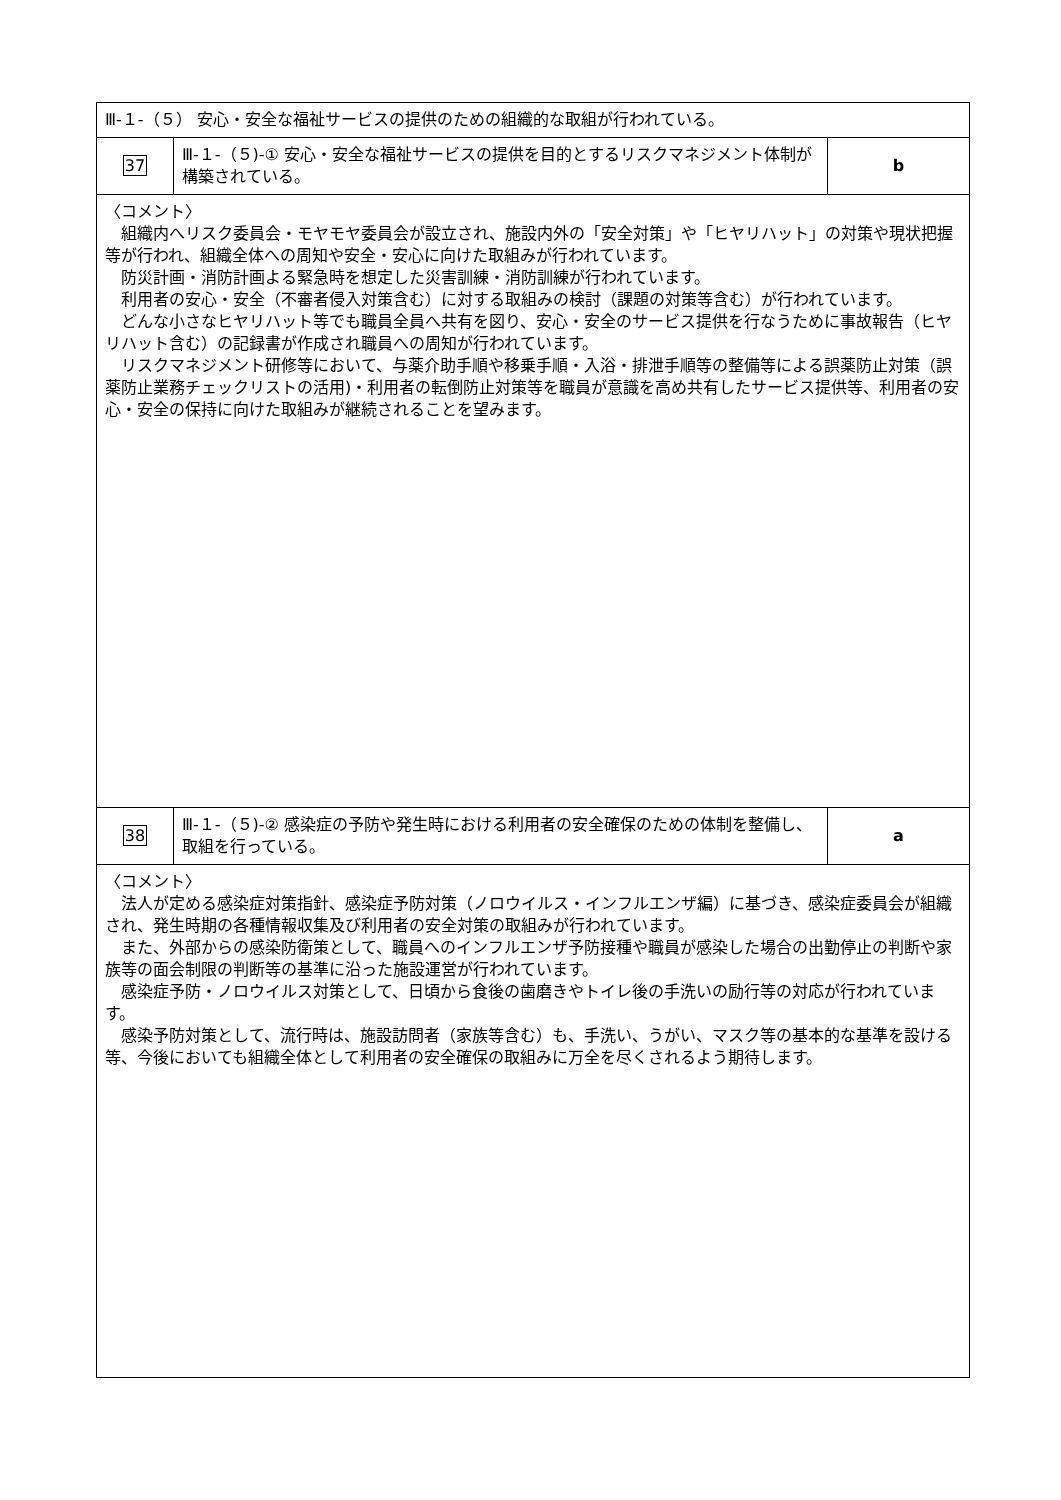| Ⅲ-１-（５） 安心・安全な福祉サービスの提供のための組織的な取組が行われている。 | | |
| 37 | Ⅲ-１-（５)-① 安心・安全な福祉サービスの提供を目的とするリスクマネジメント体制が構築されている。 | b |
| 〈コメント〉 組織内へリスク委員会・モヤモヤ委員会が設立され、施設内外の「安全対策」や「ヒヤリハット」の対策や現状把握等が行われ、組織全体への周知や安全・安心に向けた取組みが行われています。 防災計画・消防計画よる緊急時を想定した災害訓練・消防訓練が行われています。 利用者の安心・安全（不審者侵入対策含む）に対する取組みの検討（課題の対策等含む）が行われています。 どんな小さなヒヤリハット等でも職員全員へ共有を図り、安心・安全のサービス提供を行なうために事故報告（ヒヤリハット含む）の記録書が作成され職員への周知が行われています。 リスクマネジメント研修等において、与薬介助手順や移乗手順・入浴・排泄手順等の整備等による誤薬防止対策（誤薬防止業務チェックリストの活用)・利用者の転倒防止対策等を職員が意識を高め共有したサービス提供等、利用者の安心・安全の保持に向けた取組みが継続されることを望みます。 | | |
| 38 | Ⅲ-１-（５)-② 感染症の予防や発生時における利用者の安全確保のための体制を整備し、取組を行っている。 | a |
| 〈コメント〉 法人が定める感染症対策指針、感染症予防対策（ノロウイルス・インフルエンザ編）に基づき、感染症委員会が組織され、発生時期の各種情報収集及び利用者の安全対策の取組みが行われています。 また、外部からの感染防衛策として、職員へのインフルエンザ予防接種や職員が感染した場合の出勤停止の判断や家族等の面会制限の判断等の基準に沿った施設運営が行われています。 感染症予防・ノロウイルス対策として、日頃から食後の歯磨きやトイレ後の手洗いの励行等の対応が行われています。 感染予防対策として、流行時は、施設訪問者（家族等含む）も、手洗い、うがい、マスク等の基本的な基準を設ける等、今後においても組織全体として利用者の安全確保の取組みに万全を尽くされるよう期待します。 | | |